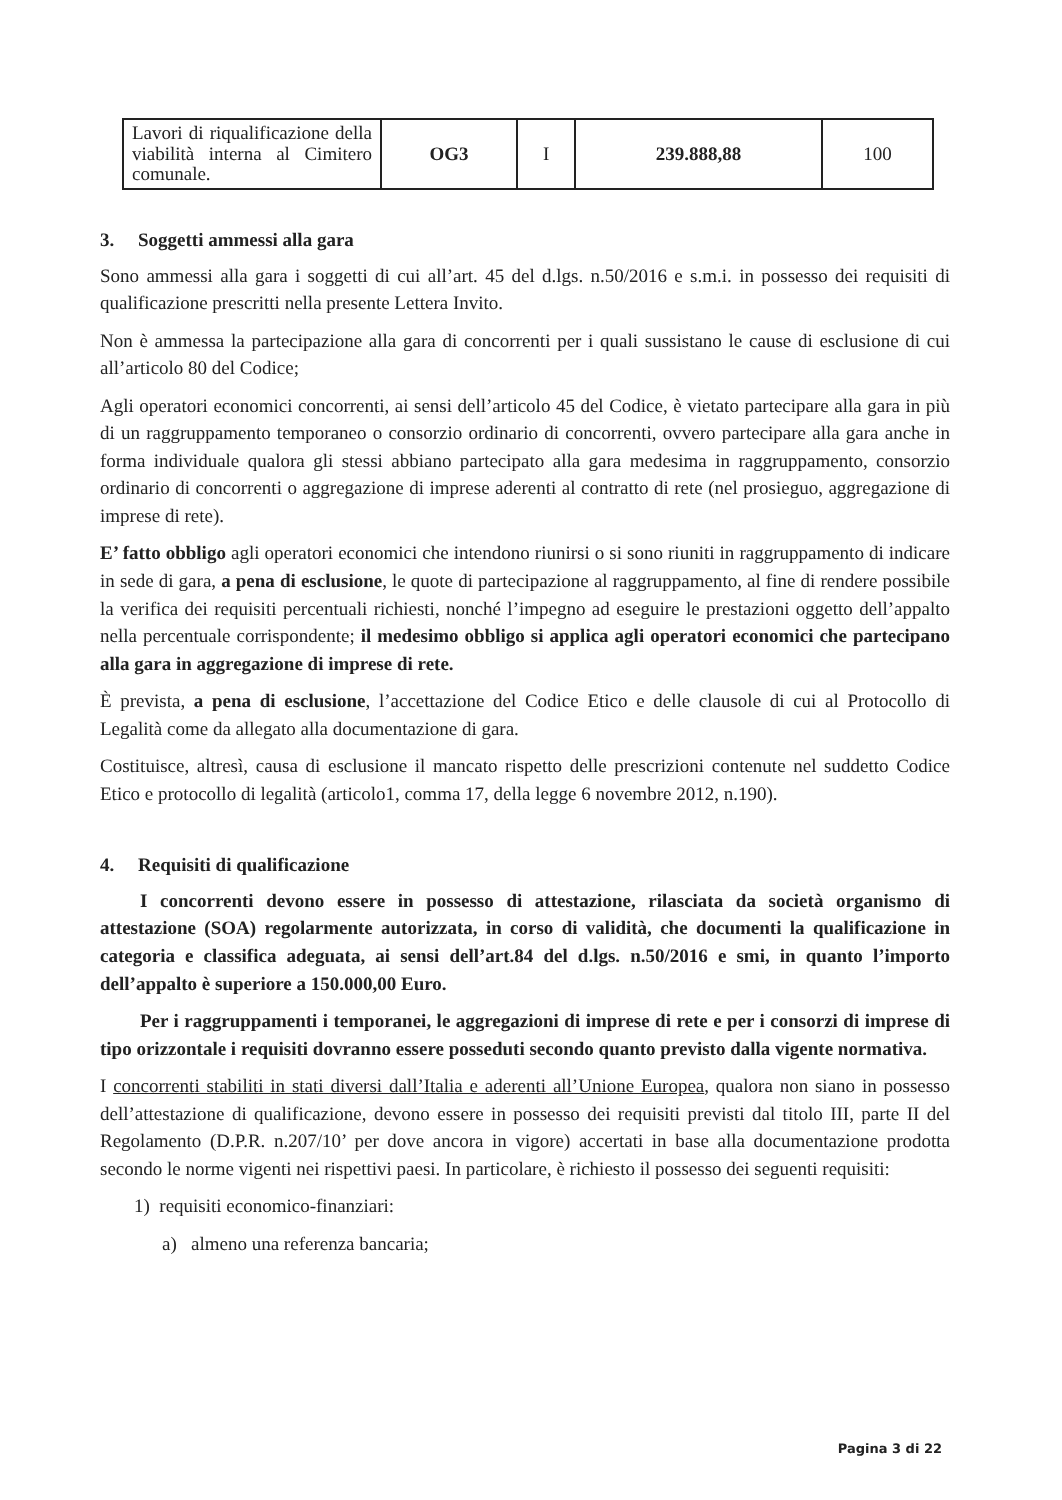| Lavori di riqualificazione della viabilità interna al Cimitero comunale. | OG3 | I | 239.888,88 | 100 |
3. Soggetti ammessi alla gara
Sono ammessi alla gara i soggetti di cui all’art. 45 del d.lgs. n.50/2016 e s.m.i. in possesso dei requisiti di qualificazione prescritti nella presente Lettera Invito.
Non è ammessa la partecipazione alla gara di concorrenti per i quali sussistano le cause di esclusione di cui all’articolo 80 del Codice;
Agli operatori economici concorrenti, ai sensi dell’articolo 45 del Codice, è vietato partecipare alla gara in più di un raggruppamento temporaneo o consorzio ordinario di concorrenti, ovvero partecipare alla gara anche in forma individuale qualora gli stessi abbiano partecipato alla gara medesima in raggruppamento, consorzio ordinario di concorrenti o aggregazione di imprese aderenti al contratto di rete (nel prosieguo, aggregazione di imprese di rete).
E’ fatto obbligo agli operatori economici che intendono riunirsi o si sono riuniti in raggruppamento di indicare in sede di gara, a pena di esclusione, le quote di partecipazione al raggruppamento, al fine di rendere possibile la verifica dei requisiti percentuali richiesti, nonché l’impegno ad eseguire le prestazioni oggetto dell’appalto nella percentuale corrispondente; il medesimo obbligo si applica agli operatori economici che partecipano alla gara in aggregazione di imprese di rete.
È prevista, a pena di esclusione, l’accettazione del Codice Etico e delle clausole di cui al Protocollo di Legalità come da allegato alla documentazione di gara.
Costituisce, altresì, causa di esclusione il mancato rispetto delle prescrizioni contenute nel suddetto Codice Etico e protocollo di legalità (articolo1, comma 17, della legge 6 novembre 2012, n.190).
4. Requisiti di qualificazione
I concorrenti devono essere in possesso di attestazione, rilasciata da società organismo di attestazione (SOA) regolarmente autorizzata, in corso di validità, che documenti la qualificazione in categoria e classifica adeguata, ai sensi dell’art.84 del d.lgs. n.50/2016 e smi, in quanto l’importo dell’appalto è superiore a 150.000,00 Euro.
Per i raggruppamenti i temporanei, le aggregazioni di imprese di rete e per i consorzi di imprese di tipo orizzontale i requisiti dovranno essere posseduti secondo quanto previsto dalla vigente normativa.
I concorrenti stabiliti in stati diversi dall’Italia e aderenti all’Unione Europea, qualora non siano in possesso dell’attestazione di qualificazione, devono essere in possesso dei requisiti previsti dal titolo III, parte II del Regolamento (D.P.R. n.207/10’ per dove ancora in vigore) accertati in base alla documentazione prodotta secondo le norme vigenti nei rispettivi paesi. In particolare, è richiesto il possesso dei seguenti requisiti:
1) requisiti economico-finanziari:
a) almeno una referenza bancaria;
Pagina 3 di 22